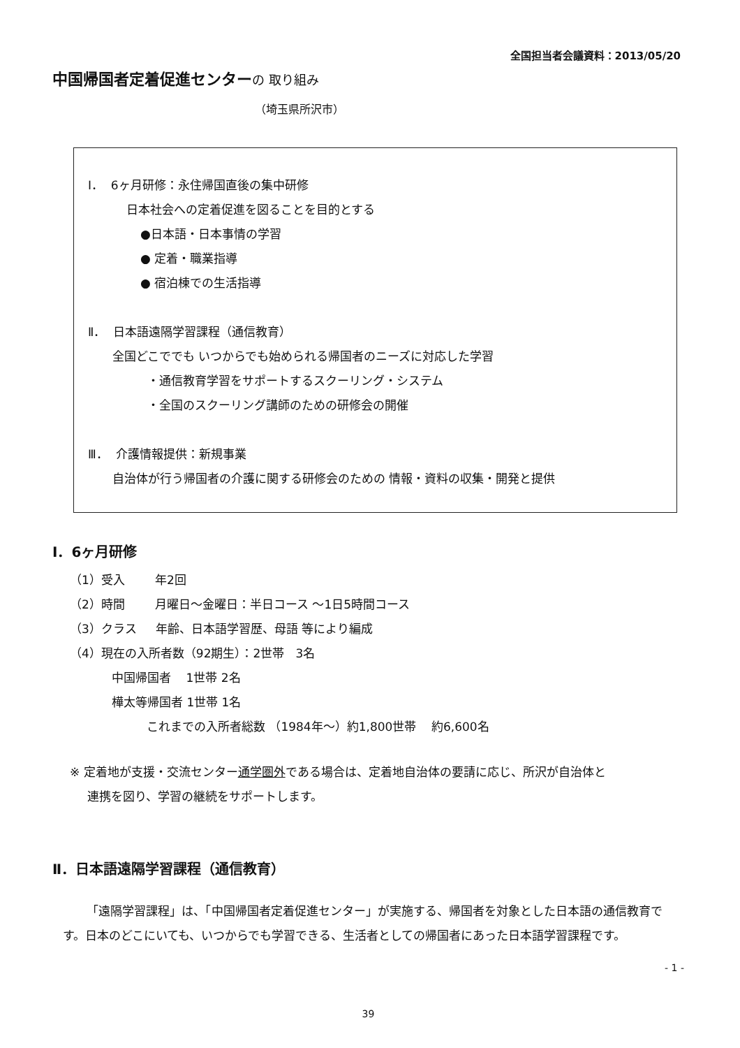全国担当者会議資料：2013/05/20
中国帰国者定着促進センターの 取り組み
（埼玉県所沢市）
Ⅰ． 6ヶ月研修：永住帰国直後の集中研修
日本社会への定着促進を図ることを目的とする
●日本語・日本事情の学習
● 定着・職業指導
● 宿泊棟での生活指導
Ⅱ． 日本語遠隔学習課程（通信教育）
全国どこででも いつからでも始められる帰国者のニーズに対応した学習
・通信教育学習をサポートするスクーリング・システム
・全国のスクーリング講師のための研修会の開催
Ⅲ． 介護情報提供：新規事業
自治体が行う帰国者の介護に関する研修会のための 情報・資料の収集・開発と提供
Ⅰ．6ヶ月研修
（1）受入 年2回
（2）時間 月曜日～金曜日：半日コース ～1日5時間コース
（3）クラス 年齢、日本語学習歴、母語 等により編成
（4）現在の入所者数（92期生）：2世帯 3名
中国帰国者 1世帯 2名
樺太等帰国者 1世帯 1名
これまでの入所者総数 （1984年～）約1,800世帯 約6,600名
※ 定着地が支援・交流センター通学圏外である場合は、定着地自治体の要請に応じ、所沢が自治体と
連携を図り、学習の継続をサポートします。
Ⅱ．日本語遠隔学習課程（通信教育）
「遠隔学習課程」は、「中国帰国者定着促進センター」が実施する、帰国者を対象とした日本語の通信教育です。日本のどこにいても、いつからでも学習できる、生活者としての帰国者にあった日本語学習課程です。
- 1 -
39